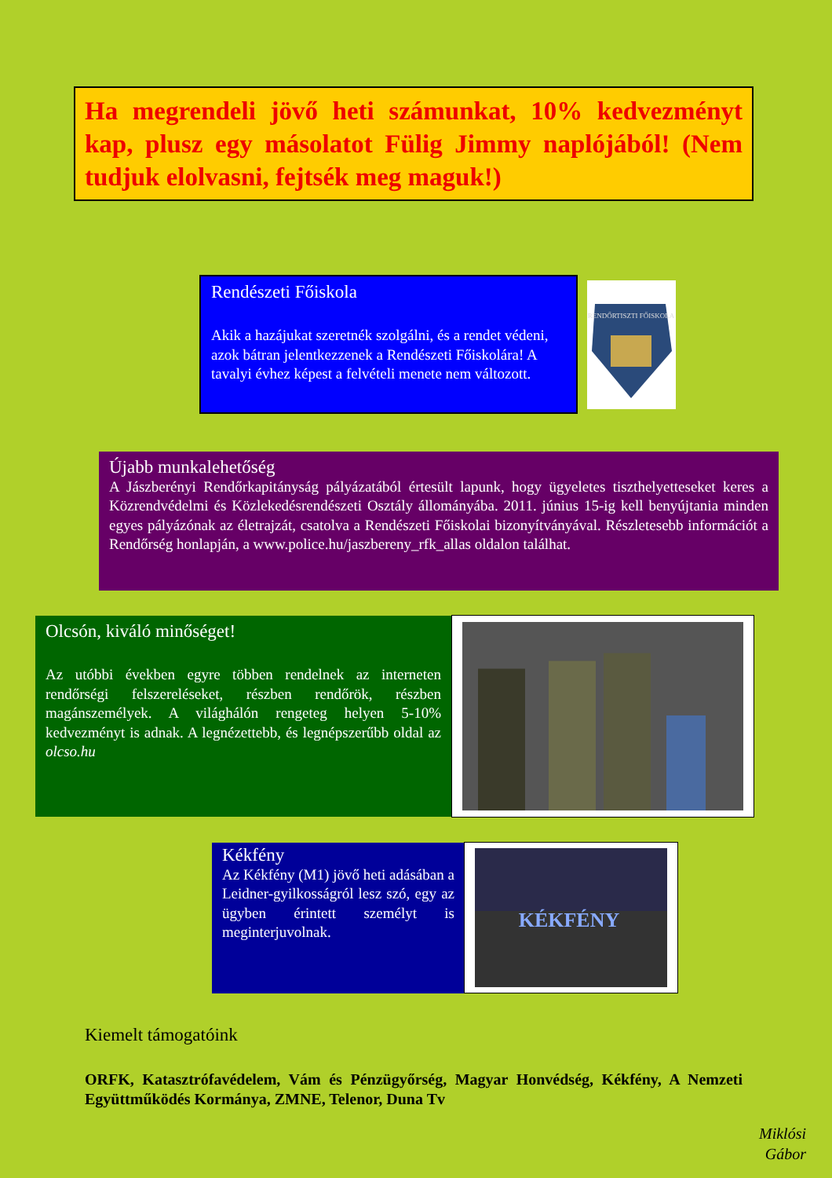Ha megrendeli jövő heti számunkat, 10% kedvezményt kap, plusz egy másolatot Fülig Jimmy naplójából! (Nem tudjuk elolvasni, fejtsék meg maguk!)
Rendészeti Főiskola
Akik a hazájukat szeretnék szolgálni, és a rendet védeni, azok bátran jelentkezzenek a Rendészeti Főiskolára! A tavalyi évhez képest a felvételi menete nem változott.
RENDŐRTISZTI FŐISKOLA
Újabb munkalehetőség
A Jászberényi Rendőrkapitányság pályázatából értesült lapunk, hogy ügyeletes tiszthelyetteseket keres a Közrendvédelmi és Közlekedésrendészeti Osztály állományába. 2011. június 15-ig kell benyújtania minden egyes pályázónak az életrajzát, csatolva a Rendészeti Főiskolai bizonyítványával. Részletesebb információt a Rendőrség honlapján, a www.police.hu/jaszbereny_rfk_allas oldalon találhat.
Olcsón, kiváló minőséget!
Az utóbbi években egyre többen rendelnek az interneten rendőrségi felszereléseket, részben rendőrök, részben magánszemélyek. A világhálón rengeteg helyen 5-10% kedvezményt is adnak. A legnézettebb, és legnépszerűbb oldal az olcso.hu
Kékfény
Az Kékfény (M1) jövő heti adásában a Leidner-gyilkosságról lesz szó, egy az ügyben érintett személyt is meginterjuvolnak.
KÉKFÉNY
Kiemelt támogatóink
ORFK, Katasztrófavédelem, Vám és Pénzügyőrség, Magyar Honvédség, Kékfény, A Nemzeti Együttműködés Kormánya, ZMNE, Telenor, Duna Tv
Miklósi
Gábor